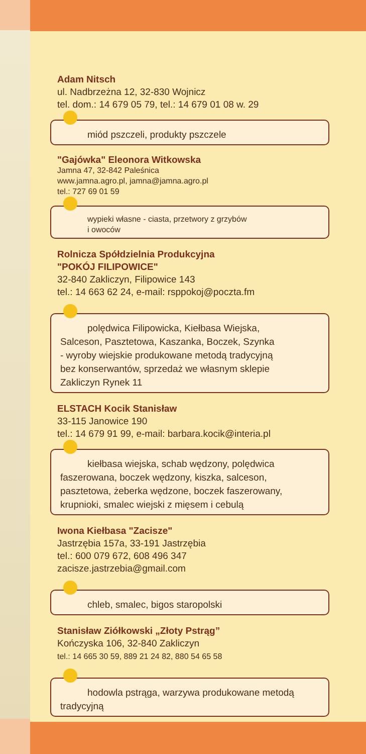Adam Nitsch
ul. Nadbrzeżna 12, 32-830 Wojnicz
tel. dom.: 14 679 05 79, tel.: 14 679 01 08 w. 29
miód pszczeli, produkty pszczele
"Gajówka" Eleonora Witkowska
Jamna 47, 32-842 Paleśnica
www.jamna.agro.pl, jamna@jamna.agro.pl
tel.: 727 69 01 59
wypieki własne - ciasta, przetwory z grzybów
i owoców
Rolnicza Spółdzielnia Produkcyjna
"POKÓJ FILIPOWICE"
32-840 Zakliczyn, Filipowice 143
tel.: 14 663 62 24, e-mail: rsppokoj@poczta.fm
polędwica Filipowicka, Kiełbasa Wiejska,
Salceson, Pasztetowa, Kaszanka, Boczek, Szynka
- wyroby wiejskie produkowane metodą tradycyjną
bez konserwantów, sprzedaż we własnym sklepie
Zakliczyn Rynek 11
ELSTACH Kocik Stanisław
33-115 Janowice 190
tel.: 14 679 91 99, e-mail: barbara.kocik@interia.pl
kiełbasa wiejska, schab wędzony, polędwica
faszerowana, boczek wędzony, kiszka, salceson,
pasztetowa, żeberka wędzone, boczek faszerowany,
krupnioki, smalec wiejski z mięsem i cebulą
Iwona Kiełbasa "Zacisze"
Jastrzębia 157a, 33-191 Jastrzębia
tel.: 600 079 672, 608 496 347
zacisze.jastrzebia@gmail.com
chleb, smalec, bigos staropolski
Stanisław Ziółkowski „Złoty Pstrąg”
Kończyska 106, 32-840 Zakliczyn
tel.: 14 665 30 59, 889 21 24 82, 880 54 65 58
hodowla pstrąga, warzywa produkowane metodą
tradycyjną